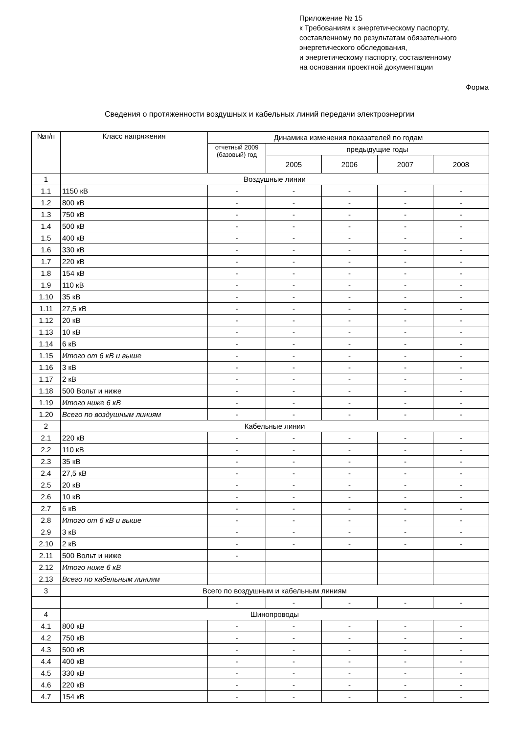Приложение № 15
к Требованиям к энергетическому паспорту,
составленному по результатам обязательного
энергетического обследования,
и энергетическому паспорту, составленному
на основании проектной документации
Форма
Сведения о протяженности воздушных и кабельных линий передачи электроэнергии
| №п/п | Класс напряжения | Динамика изменения показателей по годам | | | | |
| --- | --- | --- | --- | --- | --- | --- |
| | | отчетный 2009 (базовый) год | предыдущие годы | | | |
| | | | 2005 | 2006 | 2007 | 2008 |
| 1 | Воздушные линии | | | | | |
| 1.1 | 1150 кВ | - | - | - | - | - |
| 1.2 | 800 кВ | - | - | - | - | - |
| 1.3 | 750 кВ | - | - | - | - | - |
| 1.4 | 500 кВ | - | - | - | - | - |
| 1.5 | 400 кВ | - | - | - | - | - |
| 1.6 | 330 кВ | - | - | - | - | - |
| 1.7 | 220 кВ | - | - | - | - | - |
| 1.8 | 154 кВ | - | - | - | - | - |
| 1.9 | 110 кВ | - | - | - | - | - |
| 1.10 | 35 кВ | - | - | - | - | - |
| 1.11 | 27,5 кВ | - | - | - | - | - |
| 1.12 | 20 кВ | - | - | - | - | - |
| 1.13 | 10 кВ | - | - | - | - | - |
| 1.14 | 6 кВ | - | - | - | - | - |
| 1.15 | Итого от 6 кВ и выше | - | - | - | - | - |
| 1.16 | 3 кВ | - | - | - | - | - |
| 1.17 | 2 кВ | - | - | - | - | - |
| 1.18 | 500 Вольт и ниже | - | - | - | - | - |
| 1.19 | Итого ниже 6 кВ | - | - | - | - | - |
| 1.20 | Всего по воздушным линиям | - | - | - | - | - |
| 2 | Кабельные линии | | | | | |
| 2.1 | 220 кВ | - | - | - | - | - |
| 2.2 | 110 кВ | - | - | - | - | - |
| 2.3 | 35 кВ | - | - | - | - | - |
| 2.4 | 27,5 кВ | - | - | - | - | - |
| 2.5 | 20 кВ | - | - | - | - | - |
| 2.6 | 10 кВ | - | - | - | - | - |
| 2.7 | 6 кВ | - | - | - | - | - |
| 2.8 | Итого от 6 кВ и выше | - | - | - | - | - |
| 2.9 | 3 кВ | - | - | - | - | - |
| 2.10 | 2 кВ | - | - | - | - | - |
| 2.11 | 500 Вольт и ниже | - | | | | |
| 2.12 | Итого ниже 6 кВ | | | | | |
| 2.13 | Всего по кабельным линиям | | | | | |
| 3 | Всего по воздушным и кабельным линиям | | | | | |
| | | - | - | - | - | - |
| 4 | Шинопроводы | | | | | |
| 4.1 | 800 кВ | - | - | - | - | - |
| 4.2 | 750 кВ | - | - | - | - | - |
| 4.3 | 500 кВ | - | - | - | - | - |
| 4.4 | 400 кВ | - | - | - | - | - |
| 4.5 | 330 кВ | - | - | - | - | - |
| 4.6 | 220 кВ | - | - | - | - | - |
| 4.7 | 154 кВ | - | - | - | - | - |